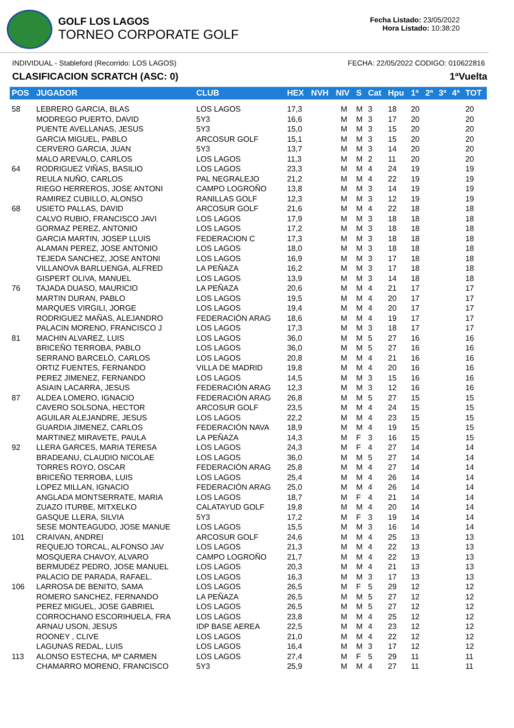GOLF LOS LAGOS
TORNEO CORPORATE GOLF
Fecha Listado: 23/05/2022
Hora Listado: 10:38:20
INDIVIDUAL - Stableford (Recorrido: LOS LAGOS) FECHA: 22/05/2022 CODIGO: 010622816
CLASIFICACION SCRATCH (ASC: 0) 1ªVuelta
| POS | JUGADOR | CLUB | HEX | NVH | NIV | S | Cat | Hpu | 1ª | 2ª | 3ª | 4ª | TOT |
| --- | --- | --- | --- | --- | --- | --- | --- | --- | --- | --- | --- | --- | --- |
| 58 | LEBRERO GARCIA, BLAS | LOS LAGOS | 17,3 | | M | M | 3 | 18 | 20 | | | | 20 |
| | MODREGO PUERTO, DAVID | 5Y3 | 16,6 | | M | M | 3 | 17 | 20 | | | | 20 |
| | PUENTE AVELLANAS, JESUS | 5Y3 | 15,0 | | M | M | 3 | 15 | 20 | | | | 20 |
| | GARCIA MIGUEL, PABLO | ARCOSUR GOLF | 15,1 | | M | M | 3 | 15 | 20 | | | | 20 |
| | CERVERO GARCIA, JUAN | 5Y3 | 13,7 | | M | M | 3 | 14 | 20 | | | | 20 |
| | MALO AREVALO, CARLOS | LOS LAGOS | 11,3 | | M | M | 2 | 11 | 20 | | | | 20 |
| 64 | RODRIGUEZ VIÑAS, BASILIO | LOS LAGOS | 23,3 | | M | M | 4 | 24 | 19 | | | | 19 |
| | REULA NUÑO, CARLOS | PAL NEGRALEJO | 21,2 | | M | M | 4 | 22 | 19 | | | | 19 |
| | RIEGO HERREROS, JOSE ANTONI | CAMPO LOGROÑO | 13,8 | | M | M | 3 | 14 | 19 | | | | 19 |
| | RAMIREZ CUBILLO, ALONSO | RANILLAS GOLF | 12,3 | | M | M | 3 | 12 | 19 | | | | 19 |
| 68 | USIETO PALLAS, DAVID | ARCOSUR GOLF | 21,6 | | M | M | 4 | 22 | 18 | | | | 18 |
| | CALVO RUBIO, FRANCISCO JAVI | LOS LAGOS | 17,9 | | M | M | 3 | 18 | 18 | | | | 18 |
| | GORMAZ PEREZ, ANTONIO | LOS LAGOS | 17,2 | | M | M | 3 | 18 | 18 | | | | 18 |
| | GARCIA MARTIN, JOSEP LLUIS | FEDERACION C | 17,3 | | M | M | 3 | 18 | 18 | | | | 18 |
| | ALAMAN PEREZ, JOSE ANTONIO | LOS LAGOS | 18,0 | | M | M | 3 | 18 | 18 | | | | 18 |
| | TEJEDA SANCHEZ, JOSE ANTONI | LOS LAGOS | 16,9 | | M | M | 3 | 17 | 18 | | | | 18 |
| | VILLANOVA BARLUENGA, ALFRED | LA PEÑAZA | 16,2 | | M | M | 3 | 17 | 18 | | | | 18 |
| | GISPERT OLIVA, MANUEL | LOS LAGOS | 13,9 | | M | M | 3 | 14 | 18 | | | | 18 |
| 76 | TAJADA DUASO, MAURICIO | LA PEÑAZA | 20,6 | | M | M | 4 | 21 | 17 | | | | 17 |
| | MARTIN DURAN, PABLO | LOS LAGOS | 19,5 | | M | M | 4 | 20 | 17 | | | | 17 |
| | MARQUES VIRGILI, JORGE | LOS LAGOS | 19,4 | | M | M | 4 | 20 | 17 | | | | 17 |
| | RODRIGUEZ MAÑAS, ALEJANDRO | FEDERACIÓN ARAG | 18,6 | | M | M | 4 | 19 | 17 | | | | 17 |
| | PALACIN MORENO, FRANCISCO J | LOS LAGOS | 17,3 | | M | M | 3 | 18 | 17 | | | | 17 |
| 81 | MACHIN ALVAREZ, LUIS | LOS LAGOS | 36,0 | | M | M | 5 | 27 | 16 | | | | 16 |
| | BRICEÑO TERROBA, PABLO | LOS LAGOS | 36,0 | | M | M | 5 | 27 | 16 | | | | 16 |
| | SERRANO BARCELÓ, CARLOS | LOS LAGOS | 20,8 | | M | M | 4 | 21 | 16 | | | | 16 |
| | ORTIZ FUENTES, FERNANDO | VILLA DE MADRID | 19,8 | | M | M | 4 | 20 | 16 | | | | 16 |
| | PEREZ JIMENEZ, FERNANDO | LOS LAGOS | 14,5 | | M | M | 3 | 15 | 16 | | | | 16 |
| | ASIAIN LACARRA, JESUS | FEDERACIÓN ARAG | 12,3 | | M | M | 3 | 12 | 16 | | | | 16 |
| 87 | ALDEA LOMERO, IGNACIO | FEDERACIÓN ARAG | 26,8 | | M | M | 5 | 27 | 15 | | | | 15 |
| | CAVERO SOLSONA, HECTOR | ARCOSUR GOLF | 23,5 | | M | M | 4 | 24 | 15 | | | | 15 |
| | AGUILAR ALEJANDRE, JESUS | LOS LAGOS | 22,2 | | M | M | 4 | 23 | 15 | | | | 15 |
| | GUARDIA JIMENEZ, CARLOS | FEDERACIÓN NAVA | 18,9 | | M | M | 4 | 19 | 15 | | | | 15 |
| | MARTINEZ MIRAVETE, PAULA | LA PEÑAZA | 14,3 | | M | F | 3 | 16 | 15 | | | | 15 |
| 92 | LLERA GARCES, MARIA TERESA | LOS LAGOS | 24,3 | | M | F | 4 | 27 | 14 | | | | 14 |
| | BRADEANU, CLAUDIO NICOLAE | LOS LAGOS | 36,0 | | M | M | 5 | 27 | 14 | | | | 14 |
| | TORRES ROYO, OSCAR | FEDERACIÓN ARAG | 25,8 | | M | M | 4 | 27 | 14 | | | | 14 |
| | BRICEÑO TERROBA, LUIS | LOS LAGOS | 25,4 | | M | M | 4 | 26 | 14 | | | | 14 |
| | LOPEZ MILLAN, IGNACIO | FEDERACIÓN ARAG | 25,0 | | M | M | 4 | 26 | 14 | | | | 14 |
| | ANGLADA MONTSERRATE, MARIA | LOS LAGOS | 18,7 | | M | F | 4 | 21 | 14 | | | | 14 |
| | ZUAZO ITURBE, MITXELKO | CALATAYUD GOLF | 19,8 | | M | M | 4 | 20 | 14 | | | | 14 |
| | GASQUE LLERA, SILVIA | 5Y3 | 17,2 | | M | F | 3 | 19 | 14 | | | | 14 |
| | SESE MONTEAGUDO, JOSE MANUE | LOS LAGOS | 15,5 | | M | M | 3 | 16 | 14 | | | | 14 |
| 101 | CRAIVAN, ANDREI | ARCOSUR GOLF | 24,6 | | M | M | 4 | 25 | 13 | | | | 13 |
| | REQUEJO TORCAL, ALFONSO JAV | LOS LAGOS | 21,3 | | M | M | 4 | 22 | 13 | | | | 13 |
| | MOSQUERA CHAVOY, ALVARO | CAMPO LOGROÑO | 21,7 | | M | M | 4 | 22 | 13 | | | | 13 |
| | BERMUDEZ PEDRO, JOSE MANUEL | LOS LAGOS | 20,3 | | M | M | 4 | 21 | 13 | | | | 13 |
| | PALACIO DE PARADA, RAFAEL. | LOS LAGOS | 16,3 | | M | M | 3 | 17 | 13 | | | | 13 |
| 106 | LARROSA DE BENITO, SAMA | LOS LAGOS | 26,5 | | M | F | 5 | 29 | 12 | | | | 12 |
| | ROMERO SANCHEZ, FERNANDO | LA PEÑAZA | 26,5 | | M | M | 5 | 27 | 12 | | | | 12 |
| | PEREZ MIGUEL, JOSE GABRIEL | LOS LAGOS | 26,5 | | M | M | 5 | 27 | 12 | | | | 12 |
| | CORROCHANO ESCORIHUELA, FRA | LOS LAGOS | 23,8 | | M | M | 4 | 25 | 12 | | | | 12 |
| | ARNAU USON, JESUS | IDP BASE AEREA | 22,5 | | M | M | 4 | 23 | 12 | | | | 12 |
| | ROONEY , CLIVE | LOS LAGOS | 21,0 | | M | M | 4 | 22 | 12 | | | | 12 |
| | LAGUNAS REDAL, LUIS | LOS LAGOS | 16,4 | | M | M | 3 | 17 | 12 | | | | 12 |
| 113 | ALONSO ESTECHA, Mª CARMEN | LOS LAGOS | 27,4 | | M | F | 5 | 29 | 11 | | | | 11 |
| | CHAMARRO MORENO, FRANCISCO | 5Y3 | 25,9 | | M | M | 4 | 27 | 11 | | | | 11 |